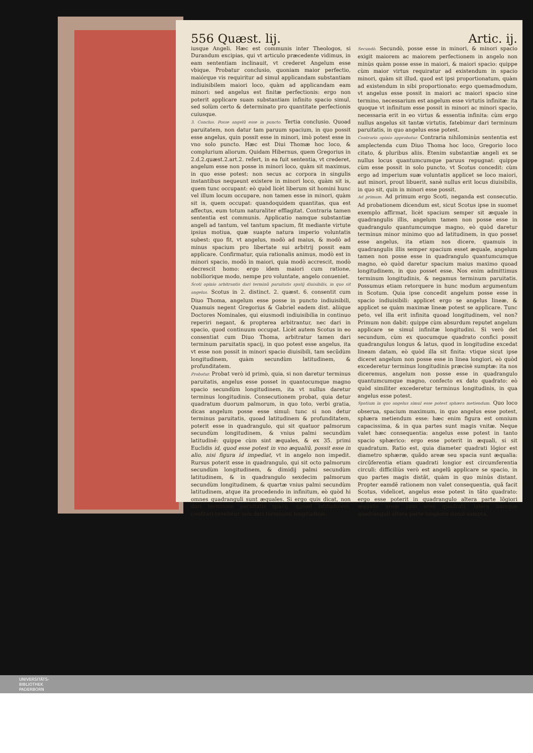556 Quæst. lij. Artic. ij.
iusque Angeli. Hæc est communis inter Theologos, si Durandum excipias, qui vt articulo præcedente vidimus, in eam sententiam inclinauit, vt crederet Angelum esse vbique. Probatur conclusio, quoniam maior perfectio, maiórque vis requiritur ad simul applicandam substantiam indiuisibilem maiori loco, quàm ad applicandam eam minori: sed angelus est finitæ perfectionis: ergo non poterit applicare suam substantiam infinito spacio simul, sed solùm certo & determinato pro quantitate perfectionis cuiusque.
3. Conclus. Posse angelũ esse in puncto. Tertia conclusio. Quoad paruitatem, non datur tam paruum spacium, in quo possit esse angelus, quin possit esse in minori, imò potest esse in vno solo puncto. Hæc est Diui Thomæ hoc loco, & complurium aliorum. Quidam Hibernus, quem Gregorius in 2.d.2.quæst.2.art.2. refert, in ea fuit sententia, vt crederet, angelum esse non posse in minori loco, quàm sit maximus, in quo esse potest: non secus ac corpora in singulis instantibus nequeunt existere in minori loco, quàm sit is, quem tunc occupant: eò quòd licèt liberum sit homini hunc vel illum locum occupare, non tamen esse in minori, quàm sit is, quem occupat: quandoquidem quantitas, qua est affectus, eum totum naturaliter efflagitat. Contraria tamen sententia est communis. Applicatio namque substantiæ angeli ad tantum, vel tantum spacium, fit mediante virtute ipsius motiua, quæ suapte natura imperio voluntatis subest: quo fit, vt angelus, modò ad maius, & modò ad minus spacium pro libertate sui arbitrij possit eam applicare. Confirmatur, quia rationalis animus, modò est in minori spacio, modò in maiori, quia modò accrescit, modò decrescit homo: ergo idem maiori cum ratione, nobiliorique modo, nempe pro voluntate, angelo conueniet.
Scoti opinio arbitrantis dari terminũ paruitatis spatij diuisibilis, in quo sit angelus. Scotus in 2. distinct. 2. quæst. 6. consentit cum Diuo Thoma, angelum esse posse in puncto indiuisibili, Quamuis negent Gregorius & Gabriel eadem dist. aliique Doctores Nominales, qui eiusmodi indiuisibilia in continuo reperiri negant, & propterea arbitrantur, nec dari in spacio, quod continuum occupat. Licèt autem Scotus in eo consentiat cum Diuo Thoma, arbitratur tamen dari terminum paruitatis spacij, in quo potest esse angelus, ita vt esse non possit in minori spacio diuisibili, tam secũdùm longitudinem, quàm secundùm latitudinem, & profunditatem.
Probatur. Probat verò id primò, quia, si non daretur terminus paruitatis, angelus esse posset in quantocumque magno spacio secundùm longitudinem, ita vt nullus daretur terminus longitudinis. Consecutionem probat, quia detur quadratum duorum palmorum, in quo toto, verbi gratia, dicas angelum posse esse simul: tunc si non detur terminus paruitatis, quoad latitudinem & profunditatem, poterit esse in quadrangulo, qui sit quatuor palmorum secundùm longitudinem, & vnius palmi secundùm latitudinẽ: quippe cùm sint æquales, & ex 35. primi Euclidis id, quod esse potest in vno æqualiũ, possit esse in alio, nisi figura id impediat, vt in angelo non impedit. Rursus poterit esse in quadrangulo, qui sit octo palmorum secundùm longitudinem, & dimidij palmi secundùm latitudinem, & in quadrangulo sexdecim palmorum secundùm longitudinem, & quartæ vnius palmi secundùm latitudinem, atque ita procedendo in infinitum, eò quòd hi omnes quadranguli sunt æquales. Si ergo quis dicat, non dari terminum paruitatis spacij, quoad latitudinem, confiteri tenebitur non dari terminum longitudinis.
Secundò. Secundò, posse esse in minori, & minori spacio exigit maiorem ac maiorem perfectionem in angelo non minùs quàm posse esse in maiori, & maiori spacio: quippe cùm maior virtus requiratur ad existendum in spacio minori, quàm sit illud, quod est ipsi proportionatum, quàm ad existendum in sibi proportionato: ergo quemadmodum, vt angelus esse possit in maiori ac maiori spacio sine termino, necessarium est angelum esse virtutis infinitæ: ita quoque vt infinitum esse possit in minori ac minori spacio, necessaria erit in eo virtus & essentia infinita: cùm ergo nullus angelus sit tantæ virtutis, fatebimur dari terminum paruitatis, in quo angelus esse potest.
Contraria opinio approbatur. Contraria nihilominùs sententia est amplectenda cum Diuo Thoma hoc loco, Gregorio loco citato, & pluribus aliis. Etenim substantiæ angeli ex se nullus locus quantumcumque paruus repugnat: quippe cùm esse possit in solo puncto, vt Scotus concedit: cùm ergo ad imperium suæ voluntatis applicet se loco maiori, aut minori, prout libuerit, sanè nullus erit locus diuisibilis, in quo sit, quin in minori esse possit.
Ad primum. Ad primum ergo Scoti, neganda est consecutio. Ad probationem dicendum est, sicut Scotus ipse in suomet exemplo affirmat, licèt spacium semper sit æquale in quadrangulis illis, angelum tamen non posse esse in quadrangulo quantumcumque magno, eò quòd daretur terminus minor minimo quo ad latitudinem, in quo posset esse angelus, ita etiam nos dicere, quamuis in quadrangulis illis semper spacium esset æquale, angelum tamen non posse esse in quadrangulo quantumcumque magno, eò quòd daretur spacium maius maximo quoad longitudinem, in quo posset esse. Nos enim admittimus terminum longitudinis, & negamus terminum paruitatis. Possumus etiam retorquere in hunc modum argumentum in Scotum. Quia ipse concedit angelum posse esse in spacio indiuisibili: applicet ergo se angelus lineæ, & applicet se quàm maximæ lineæ potest se applicare. Tunc peto, vel illa erit infinita quoad longitudinem, vel non? Primum non dabit: quippe cùm absurdum reputet angelum applicare se simul infinitæ longitudini. Si verò det secundum, cùm ex quocumque quadrato confici possit quadrangulus longus & latus, quod in longitudine excedat lineam datam, eò quòd illa sit finita: vtique sicut ipse diceret angelum non posse esse in linea longiori, eò quòd excederetur terminus longitudinis præcisè sumptæ: ita nos diceremus, angelum non posse esse in quadrangulo quantumcumque magno, confecto ex dato quadrato: eò quòd similiter excederetur terminus longitudinis, in qua angelus esse potest.
Spatium in quo angelus simul esse potest sphæra metiendum. Quo loco obserua, spacium maximum, in quo angelus esse potest, sphæra metiendum esse: hæc enim figura est omnium capacissima, & in qua partes sunt magis vnitæ. Neque valet hæc consequentia: angelus esse potest in tanto spacio sphærico: ergo esse poterit in æquali, si sit quadratum. Ratio est, quia diameter quadrati lõgior est diametro sphæræ, quãdo areæ seu spacia sunt æqualia: circũferentia etiam quadrati longior est circumferentia circuli: difficiliùs verò est angelũ applicare se spacio, in quo partes magis distãt, quàm in quo minùs distant. Propter eamdẽ rationem non valet consequentia, quã facit Scotus, videlicet, angelus esse potest in tãto quadrato: ergo esse poterit in quadrangulo altera parte lõgiori æqualis areæ cum area quadrati: latera namque quadranguli altera parte longioris simul sumpta,
UNIVERSITÄTS-
BIBLIOTHEK
PADERBORN